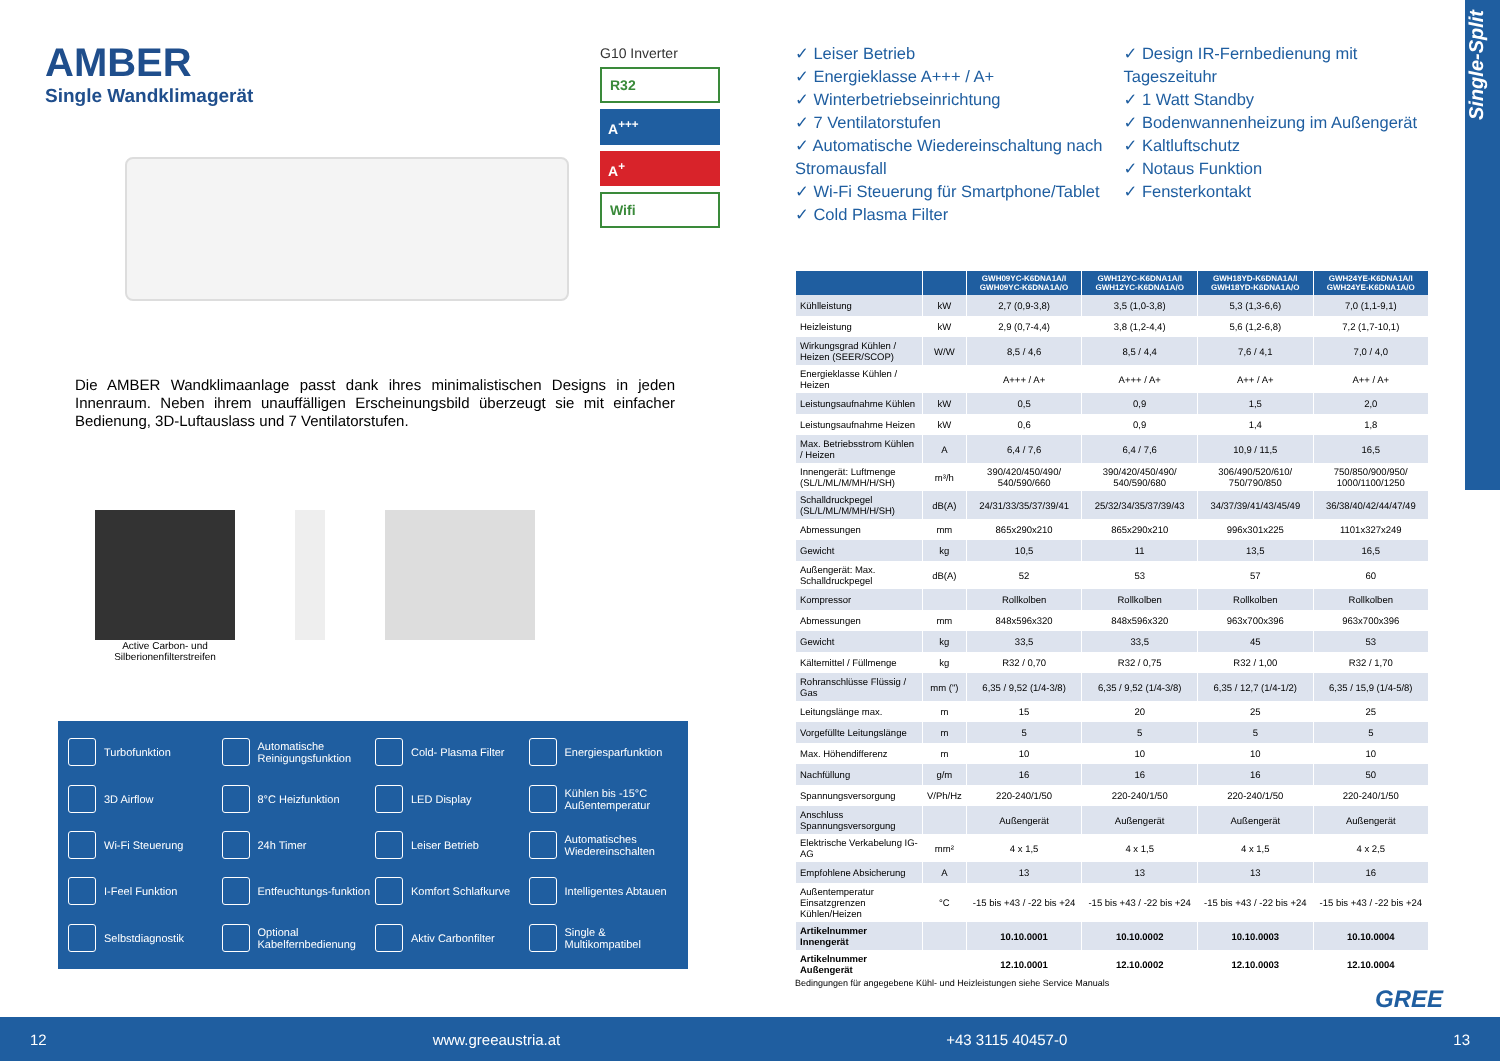AMBER
Single Wandklimagerät
G10 Inverter
R32
A<sup>+++</sup>
A<sup>+</sup>
Wifi
Die AMBER Wandklimaanlage passt dank ihres minimalistischen Designs in jeden Innenraum. Neben ihrem unauffälligen Erscheinungsbild überzeugt sie mit einfacher Bedienung, 3D-Luftauslass und 7 Ventilatorstufen.
Active Carbon- und
Silberionenfilterstreifen
Turbofunktion
Automatische Reinigungsfunktion
Cold- Plasma Filter
Energiesparfunktion
3D Airflow
8°C Heizfunktion
LED Display
Kühlen bis -15°C Außentemperatur
Wi-Fi Steuerung
24h Timer
Leiser Betrieb
Automatisches Wiedereinschalten
I-Feel Funktion
Entfeuchtungs-funktion
Komfort Schlafkurve
Intelligentes Abtauen
Selbstdiagnostik
Optional Kabelfernbedienung
Aktiv Carbonfilter
Single & Multikompatibel
✓ Leiser Betrieb
✓ Energieklasse A+++ / A+
✓ Winterbetriebseinrichtung
✓ 7 Ventilatorstufen
✓ Automatische Wiedereinschaltung nach Stromausfall
✓ Wi-Fi Steuerung für Smartphone/Tablet
✓ Cold Plasma Filter
✓ Design IR-Fernbedienung mit Tageszeituhr
✓ 1 Watt Standby
✓ Bodenwannenheizung im Außengerät
✓ Kaltluftschutz
✓ Notaus Funktion
✓ Fensterkontakt
| | | GWH09YC-K6DNA1A/I GWH09YC-K6DNA1A/O | GWH12YC-K6DNA1A/I GWH12YC-K6DNA1A/O | GWH18YD-K6DNA1A/I GWH18YD-K6DNA1A/O | GWH24YE-K6DNA1A/I GWH24YE-K6DNA1A/O |
| --- | --- | --- | --- | --- | --- |
| Kühlleistung | kW | 2,7 (0,9-3,8) | 3,5 (1,0-3,8) | 5,3 (1,3-6,6) | 7,0 (1,1-9,1) |
| Heizleistung | kW | 2,9 (0,7-4,4) | 3,8 (1,2-4,4) | 5,6 (1,2-6,8) | 7,2 (1,7-10,1) |
| Wirkungsgrad Kühlen / Heizen (SEER/SCOP) | W/W | 8,5 / 4,6 | 8,5 / 4,4 | 7,6 / 4,1 | 7,0 / 4,0 |
| Energieklasse Kühlen / Heizen | | A+++ / A+ | A+++ / A+ | A++ / A+ | A++ / A+ |
| Leistungsaufnahme Kühlen | kW | 0,5 | 0,9 | 1,5 | 2,0 |
| Leistungsaufnahme Heizen | kW | 0,6 | 0,9 | 1,4 | 1,8 |
| Max. Betriebsstrom Kühlen / Heizen | A | 6,4 / 7,6 | 6,4 / 7,6 | 10,9 / 11,5 | 16,5 |
| Innengerät: Luftmenge (SL/L/ML/M/MH/H/SH) | m³/h | 390/420/450/490/ 540/590/660 | 390/420/450/490/ 540/590/680 | 306/490/520/610/ 750/790/850 | 750/850/900/950/ 1000/1100/1250 |
| Schalldruckpegel (SL/L/ML/M/MH/H/SH) | dB(A) | 24/31/33/35/37/39/41 | 25/32/34/35/37/39/43 | 34/37/39/41/43/45/49 | 36/38/40/42/44/47/49 |
| Abmessungen | mm | 865x290x210 | 865x290x210 | 996x301x225 | 1101x327x249 |
| Gewicht | kg | 10,5 | 11 | 13,5 | 16,5 |
| Außengerät: Max. Schalldruckpegel | dB(A) | 52 | 53 | 57 | 60 |
| Kompressor | | Rollkolben | Rollkolben | Rollkolben | Rollkolben |
| Abmessungen | mm | 848x596x320 | 848x596x320 | 963x700x396 | 963x700x396 |
| Gewicht | kg | 33,5 | 33,5 | 45 | 53 |
| Kältemittel / Füllmenge | kg | R32 / 0,70 | R32 / 0,75 | R32 / 1,00 | R32 / 1,70 |
| Rohranschlüsse Flüssig / Gas | mm (") | 6,35 / 9,52 (1/4-3/8) | 6,35 / 9,52 (1/4-3/8) | 6,35 / 12,7 (1/4-1/2) | 6,35 / 15,9 (1/4-5/8) |
| Leitungslänge max. | m | 15 | 20 | 25 | 25 |
| Vorgefüllte Leitungslänge | m | 5 | 5 | 5 | 5 |
| Max. Höhendifferenz | m | 10 | 10 | 10 | 10 |
| Nachfüllung | g/m | 16 | 16 | 16 | 50 |
| Spannungsversorgung | V/Ph/Hz | 220-240/1/50 | 220-240/1/50 | 220-240/1/50 | 220-240/1/50 |
| Anschluss Spannungsversorgung | | Außengerät | Außengerät | Außengerät | Außengerät |
| Elektrische Verkabelung IG-AG | mm² | 4 x 1,5 | 4 x 1,5 | 4 x 1,5 | 4 x 2,5 |
| Empfohlene Absicherung | A | 13 | 13 | 13 | 16 |
| Außentemperatur Einsatzgrenzen Kühlen/Heizen | °C | -15 bis +43 / -22 bis +24 | -15 bis +43 / -22 bis +24 | -15 bis +43 / -22 bis +24 | -15 bis +43 / -22 bis +24 |
| Artikelnummer Innengerät | | 10.10.0001 | 10.10.0002 | 10.10.0003 | 10.10.0004 |
| Artikelnummer Außengerät | | 12.10.0001 | 12.10.0002 | 12.10.0003 | 12.10.0004 |
Single-Split
Bedingungen für angegebene Kühl- und Heizleistungen siehe Service Manuals
GREE
12 www.greeaustria.at +43 3115 40457-0 13